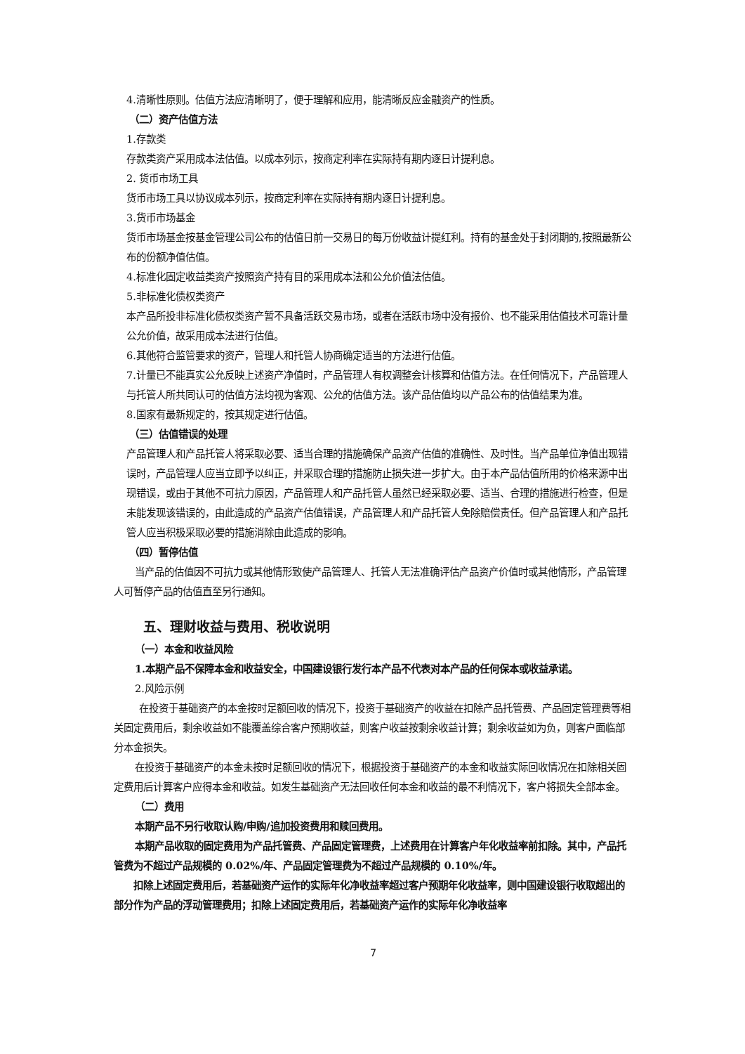4.清晰性原则。估值方法应清晰明了，便于理解和应用，能清晰反应金融资产的性质。
（二）资产估值方法
1.存款类
存款类资产采用成本法估值。以成本列示，按商定利率在实际持有期内逐日计提利息。
2. 货币市场工具
货币市场工具以协议成本列示，按商定利率在实际持有期内逐日计提利息。
3.货币市场基金
货币市场基金按基金管理公司公布的估值日前一交易日的每万份收益计提红利。持有的基金处于封闭期的,按照最新公布的份额净值估值。
4.标准化固定收益类资产按照资产持有目的采用成本法和公允价值法估值。
5.非标准化债权类资产
本产品所投非标准化债权类资产暂不具备活跃交易市场，或者在活跃市场中没有报价、也不能采用估值技术可靠计量公允价值，故采用成本法进行估值。
6.其他符合监管要求的资产，管理人和托管人协商确定适当的方法进行估值。
7.计量已不能真实公允反映上述资产净值时，产品管理人有权调整会计核算和估值方法。在任何情况下，产品管理人与托管人所共同认可的估值方法均视为客观、公允的估值方法。该产品估值均以产品公布的估值结果为准。
8.国家有最新规定的，按其规定进行估值。
（三）估值错误的处理
产品管理人和产品托管人将采取必要、适当合理的措施确保产品资产估值的准确性、及时性。当产品单位净值出现错误时，产品管理人应当立即予以纠正，并采取合理的措施防止损失进一步扩大。由于本产品估值所用的价格来源中出现错误，或由于其他不可抗力原因，产品管理人和产品托管人虽然已经采取必要、适当、合理的措施进行检查，但是未能发现该错误的，由此造成的产品资产估值错误，产品管理人和产品托管人免除赔偿责任。但产品管理人和产品托管人应当积极采取必要的措施消除由此造成的影响。
（四）暂停估值
当产品的估值因不可抗力或其他情形致使产品管理人、托管人无法准确评估产品资产价值时或其他情形，产品管理人可暂停产品的估值直至另行通知。
五、理财收益与费用、税收说明
（一）本金和收益风险
1.本期产品不保障本金和收益安全，中国建设银行发行本产品不代表对本产品的任何保本或收益承诺。
2.风险示例
在投资于基础资产的本金按时足额回收的情况下，投资于基础资产的收益在扣除产品托管费、产品固定管理费等相关固定费用后，剩余收益如不能覆盖综合客户预期收益，则客户收益按剩余收益计算；剩余收益如为负，则客户面临部分本金损失。
在投资于基础资产的本金未按时足额回收的情况下，根据投资于基础资产的本金和收益实际回收情况在扣除相关固定费用后计算客户应得本金和收益。如发生基础资产无法回收任何本金和收益的最不利情况下，客户将损失全部本金。
（二）费用
本期产品不另行收取认购/申购/追加投资费用和赎回费用。
本期产品收取的固定费用为产品托管费、产品固定管理费，上述费用在计算客户年化收益率前扣除。其中，产品托管费为不超过产品规模的 0.02%/年、产品固定管理费为不超过产品规模的 0.10%/年。
扣除上述固定费用后，若基础资产运作的实际年化净收益率超过客户预期年化收益率，则中国建设银行收取超出的部分作为产品的浮动管理费用；扣除上述固定费用后，若基础资产运作的实际年化净收益率
7